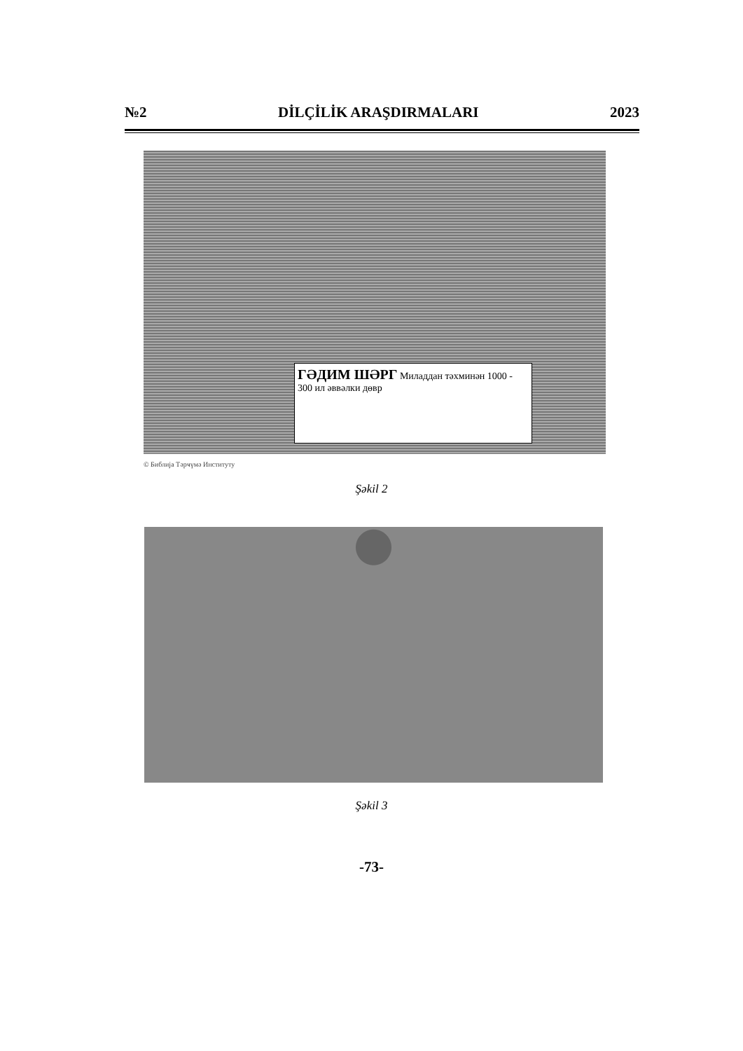№2 DİLÇİLİK ARAŞDIRMALARI 2023
ГӘДИМ ШӘРГ Миладдан тәхминән 1000 - 300 ил әввәлки дөвр
© Библија Тәрҹүмә Институту
Şəkil 2
Şəkil 3
-73-